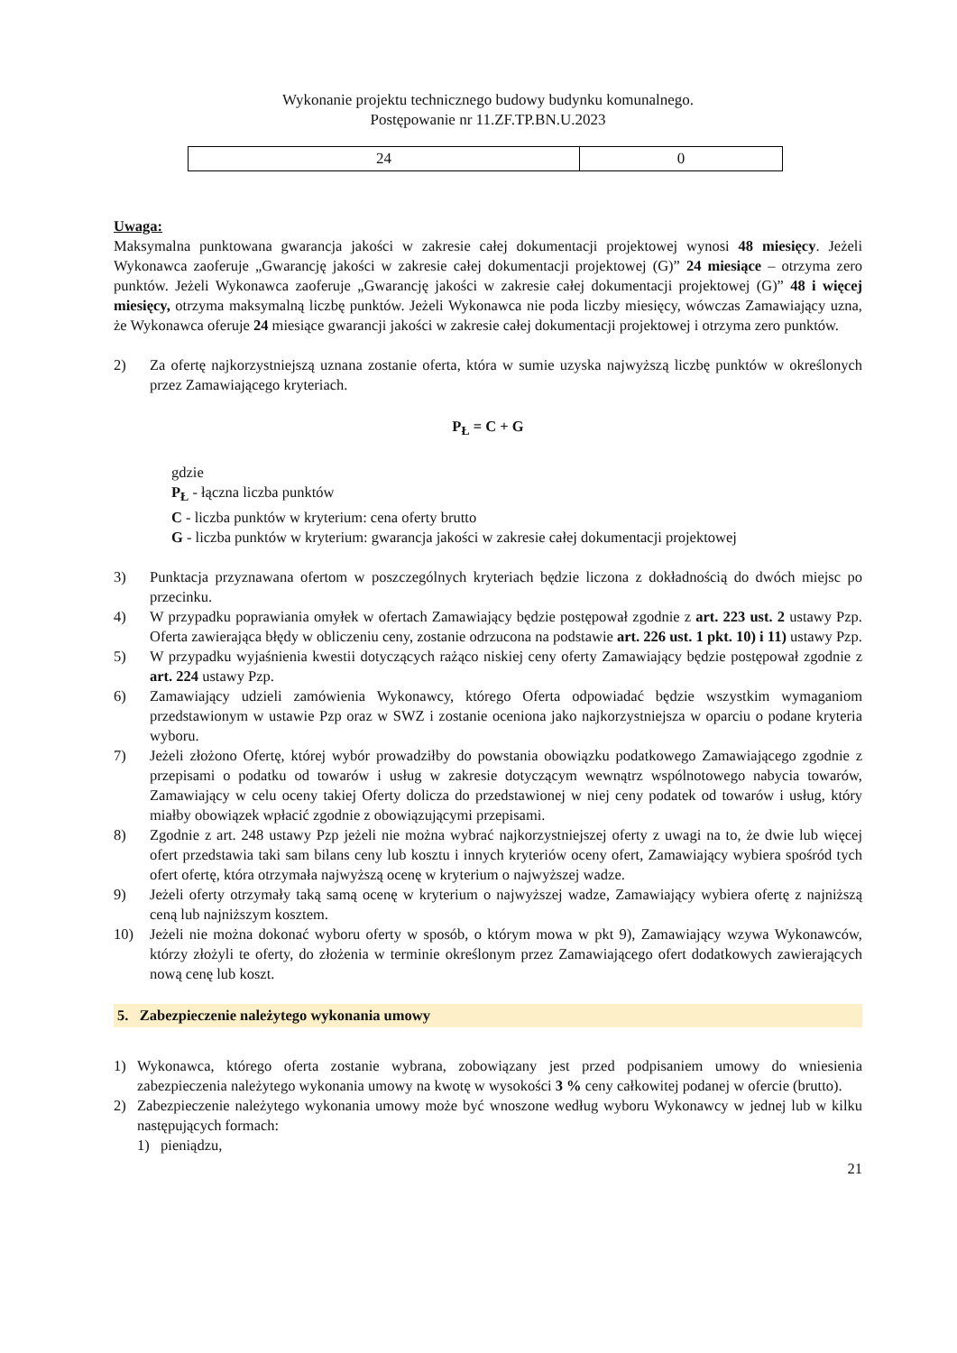Wykonanie projektu technicznego budowy budynku komunalnego.
Postępowanie nr 11.ZF.TP.BN.U.2023
| 24 | 0 |
Uwaga:
Maksymalna punktowana gwarancja jakości w zakresie całej dokumentacji projektowej wynosi 48 miesięcy. Jeżeli Wykonawca zaoferuje „Gwarancję jakości w zakresie całej dokumentacji projektowej (G)” 24 miesiące – otrzyma zero punktów. Jeżeli Wykonawca zaoferuje „Gwarancję jakości w zakresie całej dokumentacji projektowej (G)” 48 i więcej miesięcy, otrzyma maksymalną liczbę punktów. Jeżeli Wykonawca nie poda liczby miesięcy, wówczas Zamawiający uzna, że Wykonawca oferuje 24 miesiące gwarancji jakości w zakresie całej dokumentacji projektowej i otrzyma zero punktów.
2) Za ofertę najkorzystniejszą uznana zostanie oferta, która w sumie uzyska najwyższą liczbę punktów w określonych przez Zamawiającego kryteriach.
P<sub>Ł</sub> = C + G
gdzie
P<sub>Ł</sub> - łączna liczba punktów
C - liczba punktów w kryterium: cena oferty brutto
G - liczba punktów w kryterium: gwarancja jakości w zakresie całej dokumentacji projektowej
3) Punktacja przyznawana ofertom w poszczególnych kryteriach będzie liczona z dokładnością do dwóch miejsc po przecinku.
4) W przypadku poprawiania omyłek w ofertach Zamawiający będzie postępował zgodnie z art. 223 ust. 2 ustawy Pzp. Oferta zawierająca błędy w obliczeniu ceny, zostanie odrzucona na podstawie art. 226 ust. 1 pkt. 10) i 11) ustawy Pzp.
5) W przypadku wyjaśnienia kwestii dotyczących rażąco niskiej ceny oferty Zamawiający będzie postępował zgodnie z art. 224 ustawy Pzp.
6) Zamawiający udzieli zamówienia Wykonawcy, którego Oferta odpowiadać będzie wszystkim wymaganiom przedstawionym w ustawie Pzp oraz w SWZ i zostanie oceniona jako najkorzystniejsza w oparciu o podane kryteria wyboru.
7) Jeżeli złożono Ofertę, której wybór prowadziłby do powstania obowiązku podatkowego Zamawiającego zgodnie z przepisami o podatku od towarów i usług w zakresie dotyczącym wewnątrz wspólnotowego nabycia towarów, Zamawiający w celu oceny takiej Oferty dolicza do przedstawionej w niej ceny podatek od towarów i usług, który miałby obowiązek wpłacić zgodnie z obowiązującymi przepisami.
8) Zgodnie z art. 248 ustawy Pzp jeżeli nie można wybrać najkorzystniejszej oferty z uwagi na to, że dwie lub więcej ofert przedstawia taki sam bilans ceny lub kosztu i innych kryteriów oceny ofert, Zamawiający wybiera spośród tych ofert ofertę, która otrzymała najwyższą ocenę w kryterium o najwyższej wadze.
9) Jeżeli oferty otrzymały taką samą ocenę w kryterium o najwyższej wadze, Zamawiający wybiera ofertę z najniższą ceną lub najniższym kosztem.
10) Jeżeli nie można dokonać wyboru oferty w sposób, o którym mowa w pkt 9), Zamawiający wzywa Wykonawców, którzy złożyli te oferty, do złożenia w terminie określonym przez Zamawiającego ofert dodatkowych zawierających nową cenę lub koszt.
5. Zabezpieczenie należytego wykonania umowy
1) Wykonawca, którego oferta zostanie wybrana, zobowiązany jest przed podpisaniem umowy do wniesienia zabezpieczenia należytego wykonania umowy na kwotę w wysokości 3 % ceny całkowitej podanej w ofercie (brutto).
2) Zabezpieczenie należytego wykonania umowy może być wnoszone według wyboru Wykonawcy w jednej lub w kilku następujących formach:
1) pieniądzu,
21